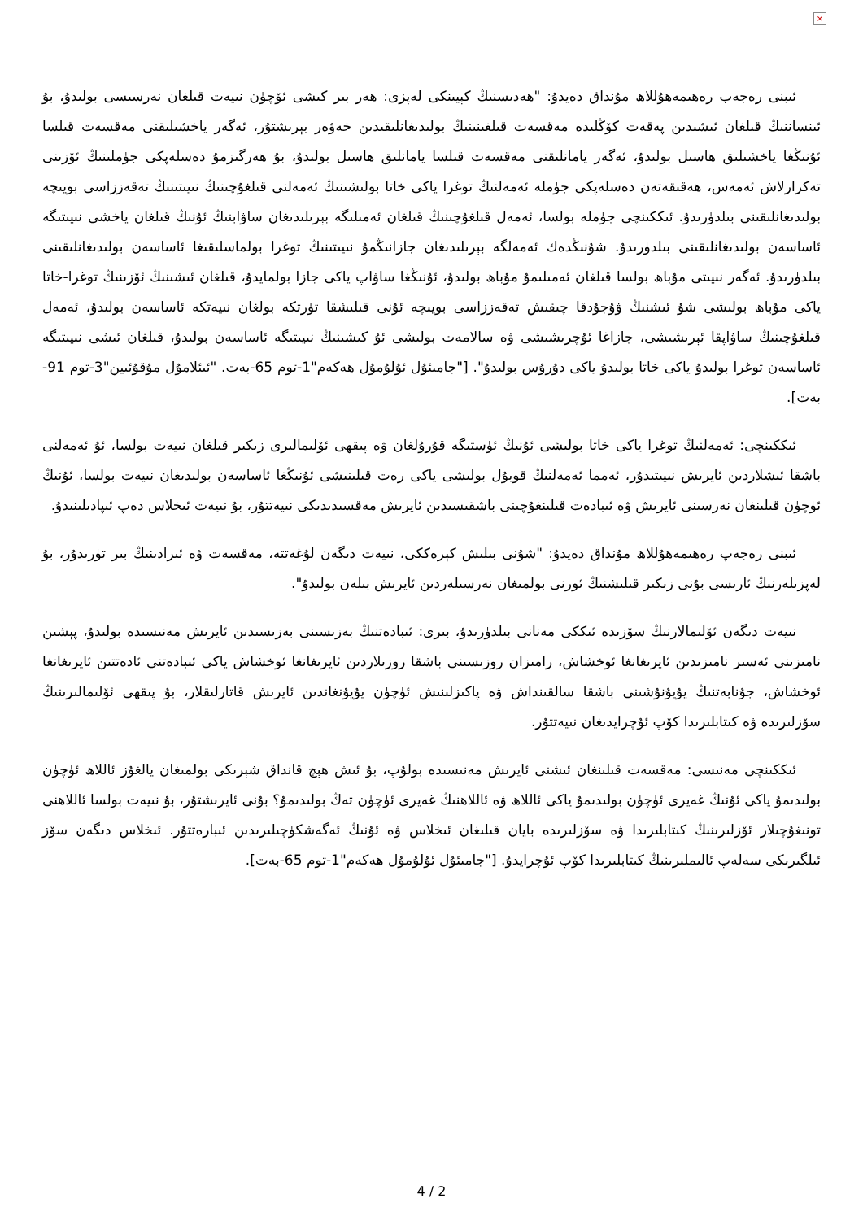×
ئىبنى رەجەب رەھىمەھۇللاھ مۇنداق دەيدۇ: "ھەدىسنىڭ كېيىنكى لەپزى: ھەر بىر كىشى ئۆچۈن نىيەت قىلغان نەرسىسى بولىدۇ، بۇ ئىنساننىڭ قىلغان ئىشىدىن پەقەت كۆڭلىدە مەقسەت قىلغىنىنىڭ بولىدىغانلىقىدىن خەۋەر بېرىشتۇر، ئەگەر ياخشىلىقنى مەقسەت قىلسا ئۇنىڭغا ياخشىلىق ھاسىل بولىدۇ، ئەگەر يامانلىقنى مەقسەت قىلسا يامانلىق ھاسىل بولىدۇ، بۇ ھەرگىزمۇ دەسلەپكى جۈملىنىڭ ئۆزىنى تەكرارلاش ئەمەس، ھەقىقەتەن دەسلەپكى جۈملە ئەمەلنىڭ توغرا ياكى خاتا بولىشىنىڭ ئەمەلنى قىلغۇچىنىڭ نىيىتىنىڭ تەقەززاسى بويىچە بولىدىغانلىقىنى بىلدۈرىدۇ. ئىككىنچى جۈملە بولسا، ئەمەل قىلغۇچىنىڭ قىلغان ئەمىلىگە بېرىلىدىغان ساۋابنىڭ ئۇنىڭ قىلغان ياخشى نىيىتىگە ئاساسەن بولىدىغانلىقىنى بىلدۈرىدۇ. شۇنىڭدەك ئەمەلگە بېرىلىدىغان جازانىڭمۇ نىيىتىنىڭ توغرا بولماسلىقىغا ئاساسەن بولىدىغانلىقىنى بىلدۈرىدۇ. ئەگەر نىيىتى مۇباھ بولسا قىلغان ئەمىلىمۇ مۇباھ بولىدۇ، ئۇنىڭغا ساۋاپ ياكى جازا بولمايدۇ، قىلغان ئىشىنىڭ ئۆزىنىڭ توغرا-خاتا ياكى مۇباھ بولىشى شۇ ئىشنىڭ ۋۇجۇدقا چىقىش تەقەززاسى بويىچە ئۇنى قىلىشقا تۈرتكە بولغان نىيەتكە ئاساسەن بولىدۇ، ئەمەل قىلغۇچىنىڭ ساۋاپقا ئېرىشىشى، جازاغا ئۇچرىشىشى ۋە سالامەت بولىشى ئۇ كىشىنىڭ نىيىتىگە ئاساسەن بولىدۇ، قىلغان ئىشى نىيىتىگە ئاساسەن توغرا بولىدۇ ياكى خاتا بولىدۇ ياكى دۇرۇس بولىدۇ". ["جامىئۇل ئۇلۇمۇل ھەكەم"1-توم 65-بەت. "ئىئلامۇل مۇقۇئىين"3-توم 91-بەت].
ئىككىنچى: ئەمەلنىڭ توغرا ياكى خاتا بولىشى ئۇنىڭ ئۈستىگە قۇرۇلغان ۋە پىقھى ئۆلىمالىرى زىكىر قىلغان نىيەت بولسا، ئۇ ئەمەلنى باشقا ئىشلاردىن ئايرىش نىيىتىدۇر، ئەمما ئەمەلنىڭ قوبۇل بولىشى ياكى رەت قىلىنىشى ئۇنىڭغا ئاساسەن بولىدىغان نىيەت بولسا، ئۇنىڭ ئۈچۈن قىلىنغان نەرسىنى ئايرىش ۋە ئىبادەت قىلىنغۇچىنى باشقىسىدىن ئايرىش مەقسىدىدىكى نىيەتتۇر، بۇ نىيەت ئىخلاس دەپ ئىپادىلىنىدۇ.
ئىبنى رەجەپ رەھىمەھۇللاھ مۇنداق دەيدۇ: "شۇنى بىلىش كېرەككى، نىيەت دىگەن لۇغەتتە، مەقسەت ۋە ئىرادىنىڭ بىر تۈرىدۇر، بۇ لەپزىلەرنىڭ ئارىسى بۇنى زىكىر قىلىشنىڭ ئورنى بولمىغان نەرسىلەردىن ئايرىش بىلەن بولىدۇ".
نىيەت دىگەن ئۆلىمالارنىڭ سۆزىدە ئىككى مەنانى بىلدۈرىدۇ، بىرى: ئىبادەتنىڭ بەزىسىنى بەزىسىدىن ئايرىش مەنىسىدە بولىدۇ، پېشىن نامىزىنى ئەسىر نامىزىدىن ئايرىغانغا ئوخشاش، رامىزان روزىسىنى باشقا روزىلاردىن ئايرىغانغا ئوخشاش ياكى ئىبادەتنى ئادەتتىن ئايرىغانغا ئوخشاش، جۇنابەتنىڭ يۇيۇنۇشىنى باشقا سالقىنداش ۋە پاكىزلىنىش ئۈچۈن يۇيۇنغاندىن ئايرىش قاتارلىقلار، بۇ پىقھى ئۆلىمالىرىنىڭ سۆزلىرىدە ۋە كىتابلىرىدا كۆپ ئۇچرايدىغان نىيەتتۇر.
ئىككىنچى مەنىسى: مەقسەت قىلىنغان ئىشنى ئايرىش مەنىسىدە بولۇپ، بۇ ئىش ھېچ قانداق شېرىكى بولمىغان يالغۇز ئاللاھ ئۈچۈن بولىدىمۇ ياكى ئۇنىڭ غەيرى ئۈچۈن بولىدىمۇ ياكى ئاللاھ ۋە ئاللاھنىڭ غەيرى ئۈچۈن تەڭ بولىدىمۇ؟ بۇنى ئايرىشتۇر، بۇ نىيەت بولسا ئاللاھنى تونىغۇچىلار ئۆزلىرىنىڭ كىتابلىرىدا ۋە سۆزلىرىدە بايان قىلىغان ئىخلاس ۋە ئۇنىڭ ئەگەشكۈچىلىرىدىن ئىبارەتتۇر. ئىخلاس دىگەن سۆز ئىلگىرىكى سەلەپ ئالىملىرىنىڭ كىتابلىرىدا كۆپ ئۇچرايدۇ. ["جامىئۇل ئۇلۇمۇل ھەكەم"1-توم 65-بەت].
4 / 2